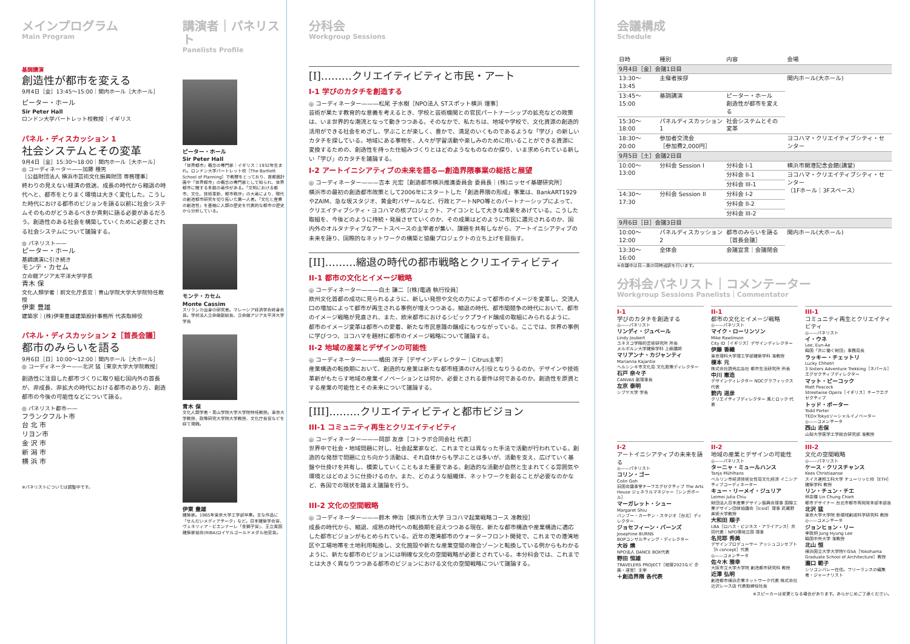メインプログラム
Main Program
基調講演
創造性が都市を変える
9月4日［金］13:45〜15:00｜関内ホール［大ホール］
ピーター・ホール
Sir Peter Hall
ロンドン大学バートレット校教授｜イギリス
パネル・ディスカッション 1
社会システムとその変革
9月4日［金］15:30〜18:00｜関内ホール［大ホール］
◎ コーディネーター——加藤 種男
［公益財団法人 横浜市芸術文化振興財団 専務理事］
終わりの見えない経済の低迷、成長の時代から縮退の時代へと、都市をとりまく環境は大きく変化した。こうした時代における都市のビジョンを語る以前に社会システムそのものがどうあるべきか真剣に語る必要があるだろう。創造性のある社会を構築していくために必要とされる社会システムについて議論する。
◎ パネリスト——
ピーター・ホール
基調講演に引き続き
モンテ・カセム
立命館アジア太平洋大学学長
青木 保
文化人類学者｜前文化庁長官｜青山学院大学大学院特任教授
伊東 豊雄
建築家｜(株)伊東豊雄建築設計事務所 代表取締役
パネル・ディスカッション 2［首長会議］
都市のみらいを語る
9月6日［日］10:00〜12:00｜関内ホール［大ホール］
◎ コーディネーター——北沢 猛［東京大学大学院教授］
創造性に注目した都市づくりに取り組む国内外の首長が、非成長、非拡大の時代における都市のあり方、創造都市の今後の可能性などについて語る。
◎ パネリスト都市——
フランクフルト市
台 北 市
リヨン市
金 沢 市
新 潟 市
横 浜 市
※パネリストについては調整中です。
講演者｜パネリスト
Panelists Profile
ピーター・ホール
Sir Peter Hall
「世界都市」概念の専門家｜イギリス｜1932年生まれ。ロンドン大学バートレット校［The Bartlett School of Planning］で教鞭をとっており、首都圏計画や「世界都市」の概念の専門家として知られ、世界都市に関する多数の著作がある。「文明における都市、文化、技術革新、都市秩序」の大著により、現代の創造都市研究を切り拓いた第一人者。「文化と産業の創造性」を基軸に人類の歴史を代表的な都市の歴史から分析している。
モンテ・カセム
Monte Cassim
スリランカ出身の研究者。マレーシア経済学会終身会員。学校法人立命館副総長、立命館アジア太平洋大学学長
青木 保
文化人類学者・青山学院大学大学院特任教授。東京大学教授、政策研究大学院大学教授、文化庁長官などを経て現職。
伊東 豊雄
建築家。1965年東京大学工学部卒業。主な作品に「せんだいメディアテーク」など。日本建築学会賞、ヴェネツィア・ビエンナーレ「金獅子賞」、王立英国建築家協会(RIBA)ロイヤルゴールドメダル他受賞。
分科会
Workgroup Sessions
[I]………クリエイティビティと市民・アート
I-1 学びのカタチを創造する
◎ コーディネーター———松尾 子水樹［NPO法人 STスポット横浜 理事］
芸術が果たす教育的な意義を考えるとき、学校と芸術機関との官民パートナーシップの拡充などの政策は、いま世界的な潮流となって動きつつある。そのなかで、私たちは、地域や学校で、文化資源の創造的活用ができる社会をめざし、学ぶことが楽しく、豊かで、満足のいくものであるような「学び」の新しいカタチを探している。地域にある事物を、人々が学習活動や楽しみのために用いることができる資源に変換するための、創造性を持った仕組みづくりとはどのようなものなのか探り、いま求められている新しい「学び」のカタチを議論する。
I-2 アートイニシアティブの未来を語る—創造界隈事業の総括と展望
◎ コーディネーター———吉本 光宏［創造都市横浜推進委員会 委員長｜(株)ニッセイ基礎研究所］
横浜市の最初の創造都市政策として2006年にスタートした「創造界隈の形成」事業は、BankART1929やZAIM、急な坂スタジオ、黄金町バザールなど、行政とアートNPO等とのパートナーシップによって、クリエイティブシティ・ヨコハマの核プロジェクト、アイコンとして大きな成果をあげている。こうした取組を、今後どのように持続・発展させていくのか、その成果はどのように市民に還元されるのか、国内外のオルタナティブなアートスペースの主宰者が集い、課題を共有しながら、アートイニシアティブの未来を語り、国際的なネットワークの構築と協働プロジェクトの立ち上げを目指す。
[II]………縮退の時代の都市戦略とクリエイティビティ
II-1 都市の文化とイメージ戦略
◎ コーディネーター———白土 謙二［(株)電通 執行役員］
欧州文化首都の成功に見られるように、新しい発想や文化の力によって都市のイメージを変革し、交流人口の増加によって都市が再生される事例が増えつつある。縮退の時代、都市間競争の時代において、都市のイメージ戦略が見直され、また、欧米都市におけるシビックプライド醸成の取組にみられるように、都市のイメージ変革は都市への愛着、新たな市民意識の醸成にもつながっている。ここでは、世界の事例に学びつつ、ヨコハマを題材に都市のイメージ戦略について議論する。
II-2 地域の産業とデザインの可能性
◎ コーディネーター———橘田 洋子［デザインディレクター｜Citrus主宰］
産業構造の転換期において、創造的な産業は新たな都市経済のけん引役となりうるのか。デザインや技術革新がもたらす地域の産業イノベーションとは何か、必要とされる要件は何であるのか。創造性を原資とする産業の可能性とその未来について議論する。
[III]………クリエイティビティと都市ビジョン
III-1 コミュニティ再生とクリエイティビティ
◎ コーディネーター———岡部 友彦［コトラボ合同会社 代表］
世界中で社会・地域問題に対し、社会起業家など、これまでとは異なった手法で活動が行われている。創造的な発想で問題に立ち向かう活動は、それ自体からも学ぶことは多いが、活動を支え、広げていく基盤や仕掛けを共有し、模索していくこともまた重要である。創造的な活動が自然と生まれてくる雰囲気や環境とはどのように仕掛けるのか。また、どのような組織体、ネットワークを創ることが必要なのかなど、各国での現状を踏まえ議論を行う。
III-2 文化の空間戦略
◎ コーディネーター———鈴木 伸治［横浜市立大学 ヨコハマ起業戦略コース 准教授］
成長の時代から、縮退、成熟の時代への転換期を迎えつつある現在、新たな都市構造や産業構造に適応した都市ビジョンがもとめられている。近年の港湾都市のウォーターフロント開発で、これまでの港湾地区や工場地帯を土地利用転換し、文化施設や新たな産業空間の複合ゾーンと転換している例からもわかるように、新たな都市のビジョンには明確な文化の空間戦略が必要とされている。本分科会では、これまでとは大きく異なりつつある都市のビジョンにおける文化の空間戦略について議論する。
会議構成
Schedule
| 日時 | 種別 | 内容 | 会場 |
| --- | --- | --- | --- |
| 9月4日［金］会議1日目 | | | |
| 13:30〜13:45 | 主催者挨拶 | | 関内ホール(大ホール) |
| 13:45〜15:00 | 基調講演 | ピーター・ホール 創造性が都市を変える | |
| 15:30〜18:00 | パネルディスカッション 1 | 社会システムとその変革 | |
| 18:30〜20:00 | 参加者交流会 ［参加費2,000円］ | | ヨコハマ・クリエイティブシティ・センター |
| 9月5日［土］会議2日目 | | | |
| 10:00〜13:00 | 分科会 Session I | 分科会 I-1 | 横浜市開港記念会館(講堂) |
| | | 分科会 II-1 | ヨコハマ・クリエイティブシティ・センター （1Fホール｜3Fスペース） |
| | | 分科会 III-1 | |
| 14:30〜17:30 | 分科会 Session II | 分科会 I-2 | |
| | | 分科会 II-2 | |
| | | 分科会 III-2 | |
| 9月6日［日］会議3日目 | | | |
| 10:00〜12:00 | パネルディスカッション 2 | 都市のみらいを語る ［首長会議］ | 関内ホール(大ホール) |
| 13:30〜16:00 | 全体会 | 会議宣言｜会議閉会 | |
※会議中は日—英の同時通訳を行います。
分科会パネリスト｜コメンテーター
Workgroup Sessions Panelists｜Commentator
I-1
学びのカタチを創造する
◎——パネリスト
リンディ・ジュベール
Lindy Joubert
ユネスコ学際的芸術研究所 所長
メルボルン大学建築学科 上級講師
マリアンナ・カジャンティ
Marianna Kajantie
ヘルシンキ市文化局 文化政策ディレクター
石戸 奈々子
CANVAS 副理事長
左京 泰明
シブヤ大学 学長
II-1
都市の文化とイメージ戦略
◎——パネリスト
マイク・ローリンソン
Mike Rawlinson
City ID［イギリス］デザインディレクター
伊藤 香織
東京理科大学理工学部建築学科 准教授
榎本 元
株式会社読売広告社 都市生活研究所 所長
中川 憲造
デザインディレクター NDCグラフィックス 代表
箭内 道彦
クリエイティブディレクター 風とロック 代表
III-1
コミュニティ再生とクリエイティビティ
◎——パネリスト
イ・ウネ
Lee, Eun-Ae
韓国「共に働く財団」事務局長
ラッキー・チェットリ
Lucky Chhetri
3 Sisters Adventure Trekking［ネパール］エグゼクティブディレクター
マット・ピーコック
Matt Peacock
Streetwise Opera［イギリス］チーフエグゼクティブ
トッド・ポーター
Todd Porter
TED×Tokyoソーシャルイノベーター
◎——コメンテータ
西山 志保
山梨大学医学工学総合研究部 准教授
I-2
アートイニシアティブの未来を語る
◎——パネリスト
コリン・ゴー
Colin Goh
旧国会議事堂チーフエグゼクティブ The Arts House ジェネラルマネジャー［シンガポール］
マーガレット・シュー
Margaret Shiu
バンブー・カーテン・スタジオ［台北］ディレクター
ジョセフィーン・バーンズ
Josephine BURNS
BOPコンサルティング・ディレクター
大谷 燠
NPO法人 DANCE BOX代表
野田 恒雄
TRAVELERS PROJECT［紺屋2023など 企画・運営］主宰
＋創造界隈 各代表
II-2
地域の産業とデザインの可能性
◎——パネリスト
ターニャ・ミュールハンス
Tanja Mühlhans
ベルリン市経済技術女性局文化経済 イニシアティブコーディネーター
キュー・リーメイ・ジュリア
Leimei Julia Chiu
財団法人日本産業デザイン振興会理事 国際工業デザイン団体協議会［Icsid］理事 武蔵野美術大学教授
大和田 順子
LBA［ロハス・ビジネス・アライアンス］共同代表｜NPO環境立国 理事
名児耶 秀美
デザインプロデューサー アッシュコンセプト［h concept］代表
◎——コメンテータ
佐々木 雅幸
大阪市立大学大学院 創造都市研究科 教授
近澤 弘明
創造都市横浜企業ネットワーク代表 株式会社近沢レース店 代表取締役社長
III-2
文化の空間戦略
◎——パネリスト
ケース・クリスチャンス
Kees Christiaanse
スイス連邦工科大学 チューリッヒ校［ETH］建築学科 教授
リン・チュン・チエ
林崇傑 Lin Chung Chieh
都市デザイナー 台北市都市再開発本部本部長
北沢 猛
東京大学大学院 新領域創成科学研究科 教授
◎——コメンテータ
ジョンヒョン・リー
李政炯 Jung Hyung Lee
韓国中央大学 准教授
北山 恒
横浜国立大学大学院Y-GSA［Yokohama Graduate School of Architecture］教授
瀧口 範子
シリコンバレー在住。フリーランスの編集者・ジャーナリスト
※スピーカーは変更となる場合があります。あらかじめご了承ください。